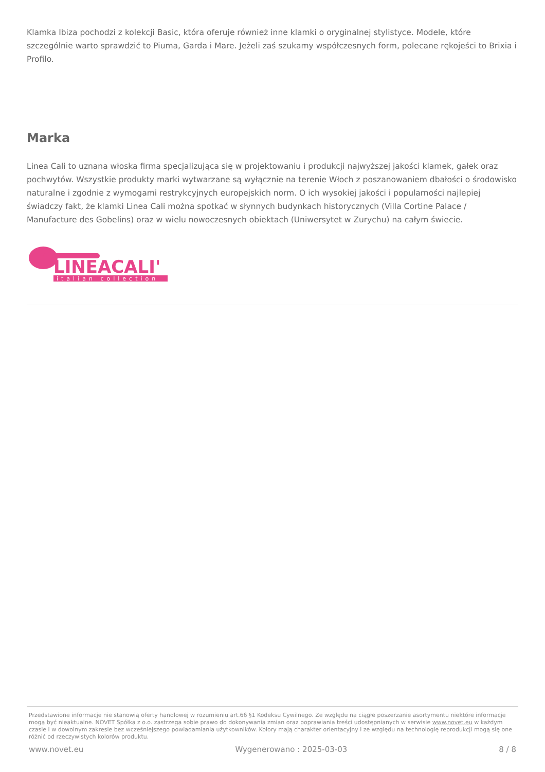Klamka Ibiza pochodzi z kolekcji Basic, która oferuje również inne klamki o oryginalnej stylistyce. Modele, które szczególnie warto sprawdzić to Piuma, Garda i Mare. Jeżeli zaś szukamy współczesnych form, polecane rękojeści to Brixia i Profilo.
Marka
Linea Cali to uznana włoska firma specjalizująca się w projektowaniu i produkcji najwyższej jakości klamek, gałek oraz pochwytów. Wszystkie produkty marki wytwarzane są wyłącznie na terenie Włoch z poszanowaniem dbałości o środowisko naturalne i zgodnie z wymogami restrykcyjnych europejskich norm. O ich wysokiej jakości i popularności najlepiej świadczy fakt, że klamki Linea Cali można spotkać w słynnych budynkach historycznych (Villa Cortine Palace / Manufacture des Gobelins) oraz w wielu nowoczesnych obiektach (Uniwersytet w Zurychu) na całym świecie.
LINEACALI'
italian collection
Przedstawione informacje nie stanowią oferty handlowej w rozumieniu art.66 §1 Kodeksu Cywilnego. Ze względu na ciągłe poszerzanie asortymentu niektóre informacje mogą być nieaktualne. NOVET Spółka z o.o. zastrzega sobie prawo do dokonywania zmian oraz poprawiania treści udostępnianych w serwisie www.novet.eu w każdym czasie i w dowolnym zakresie bez wcześniejszego powiadamiania użytkowników. Kolory mają charakter orientacyjny i ze względu na technologię reprodukcji mogą się one różnić od rzeczywistych kolorów produktu.
www.novet.eu Wygenerowano : 2025-03-03 8 / 8